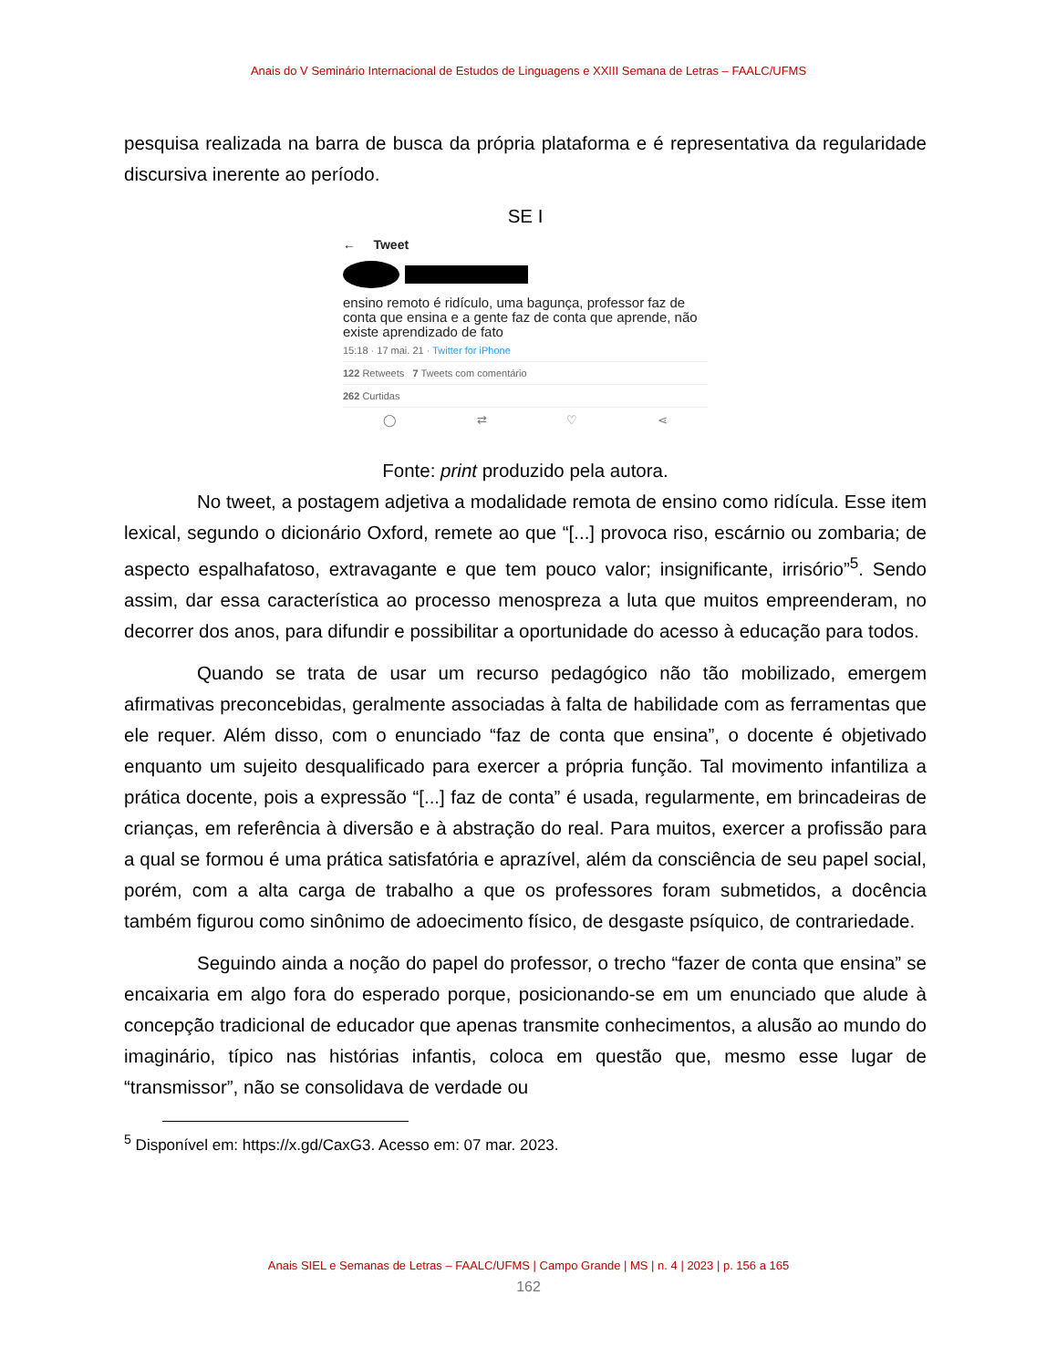Anais do V Seminário Internacional de Estudos de Linguagens e XXIII Semana de Letras – FAALC/UFMS
pesquisa realizada na barra de busca da própria plataforma e é representativa da regularidade discursiva inerente ao período.
SE I
← Tweet
ensino remoto é ridículo, uma bagunça, professor faz de conta que ensina e a gente faz de conta que aprende, não existe aprendizado de fato
15:18 · 17 mai. 21 · Twitter for iPhone
122 Retweets 7 Tweets com comentário
262 Curtidas
◯ ⇄ ♡ ⋖
Fonte: print produzido pela autora.
No tweet, a postagem adjetiva a modalidade remota de ensino como ridícula. Esse item lexical, segundo o dicionário Oxford, remete ao que “[...] provoca riso, escárnio ou zombaria; de aspecto espalhafatoso, extravagante e que tem pouco valor; insignificante, irrisório”<sup>5</sup>. Sendo assim, dar essa característica ao processo menospreza a luta que muitos empreenderam, no decorrer dos anos, para difundir e possibilitar a oportunidade do acesso à educação para todos.
Quando se trata de usar um recurso pedagógico não tão mobilizado, emergem afirmativas preconcebidas, geralmente associadas à falta de habilidade com as ferramentas que ele requer. Além disso, com o enunciado “faz de conta que ensina”, o docente é objetivado enquanto um sujeito desqualificado para exercer a própria função. Tal movimento infantiliza a prática docente, pois a expressão “[...] faz de conta” é usada, regularmente, em brincadeiras de crianças, em referência à diversão e à abstração do real. Para muitos, exercer a profissão para a qual se formou é uma prática satisfatória e aprazível, além da consciência de seu papel social, porém, com a alta carga de trabalho a que os professores foram submetidos, a docência também figurou como sinônimo de adoecimento físico, de desgaste psíquico, de contrariedade.
Seguindo ainda a noção do papel do professor, o trecho “fazer de conta que ensina” se encaixaria em algo fora do esperado porque, posicionando-se em um enunciado que alude à concepção tradicional de educador que apenas transmite conhecimentos, a alusão ao mundo do imaginário, típico nas histórias infantis, coloca em questão que, mesmo esse lugar de “transmissor”, não se consolidava de verdade ou
<sup>5</sup> Disponível em: https://x.gd/CaxG3. Acesso em: 07 mar. 2023.
Anais SIEL e Semanas de Letras – FAALC/UFMS | Campo Grande | MS | n. 4 | 2023 | p. 156 a 165
162